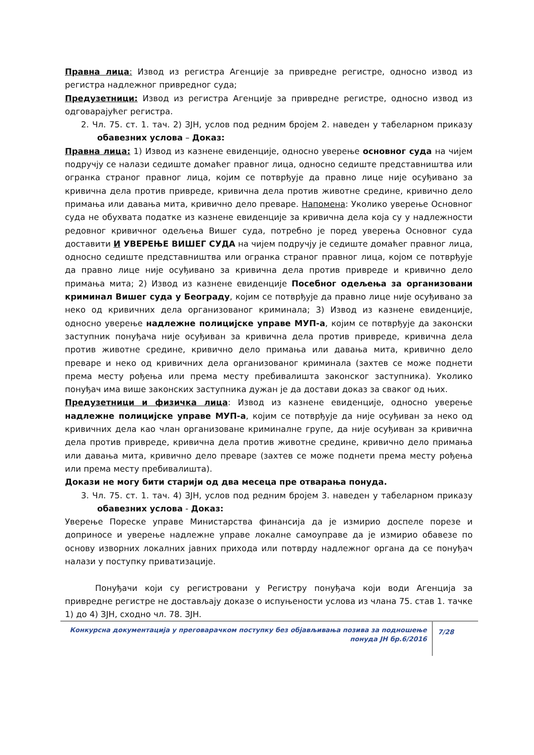Правна лица: Извод из регистра Агенције за привредне регистре, односно извод из регистра надлежног привредног суда;
Предузетници: Извод из регистра Агенције за привредне регистре, односно извод из одговарајућег регистра.
2. Чл. 75. ст. 1. тач. 2) ЗЈН, услов под редним бројем 2. наведен у табеларном приказу обавезних услова – Доказ:
Правна лица: 1) Извод из казнене евиденције, односно уверење основног суда на чијем подручју се налази седиште домаћег правног лица, односно седиште представништва или огранка страног правног лица, којим се потврђује да правно лице није осуђивано за кривична дела против привреде, кривична дела против животне средине, кривично дело примања или давања мита, кривично дело преваре. Напомена: Уколико уверење Основног суда не обухвата податке из казнене евиденције за кривична дела која су у надлежности редовног кривичног одељења Вишег суда, потребно је поред уверења Основног суда доставити И УВЕРЕЊЕ ВИШЕГ СУДА на чијем подручју је седиште домаћег правног лица, односно седиште представништва или огранка страног правног лица, којом се потврђује да правно лице није осуђивано за кривична дела против привреде и кривично дело примања мита; 2) Извод из казнене евиденције Посебног одељења за организовани криминал Вишег суда у Београду, којим се потврђује да правно лице није осуђивано за неко од кривичних дела организованог криминала; 3) Извод из казнене евиденције, односно уверење надлежне полицијске управе МУП-а, којим се потврђује да законски заступник понуђача није осуђиван за кривична дела против привреде, кривична дела против животне средине, кривично дело примања или давања мита, кривично дело преваре и неко од кривичних дела организованог криминала (захтев се може поднети према месту рођења или према месту пребивалишта законског заступника). Уколико понуђач има више законских заступника дужан је да достави доказ за сваког од њих.
Предузетници и физичка лица: Извод из казнене евиденције, односно уверење надлежне полицијске управе МУП-а, којим се потврђује да није осуђиван за неко од кривичних дела као члан организоване криминалне групе, да није осуђиван за кривична дела против привреде, кривична дела против животне средине, кривично дело примања или давања мита, кривично дело преваре (захтев се може поднети према месту рођења или према месту пребивалишта).
Докази не могу бити старији од два месеца пре отварања понуда.
3. Чл. 75. ст. 1. тач. 4) ЗЈН, услов под редним бројем 3. наведен у табеларном приказу обавезних услова - Доказ:
Уверење Пореске управе Министарства финансија да је измирио доспеле порезе и доприносе и уверење надлежне управе локалне самоуправе да је измирио обавезе по основу изворних локалних јавних прихода или потврду надлежног органа да се понуђач налази у поступку приватизације.
Понуђачи који су регистровани у Регистру понуђача који води Агенција за привредне регистре не достављају доказе о испуњености услова из члана 75. став 1. тачке 1) до 4) ЗЈН, сходно чл. 78. ЗЈН.
Конкурсна документација у преговарачком поступку без објављивања позива за подношење понуда ЈН бр.6/2016
7/28